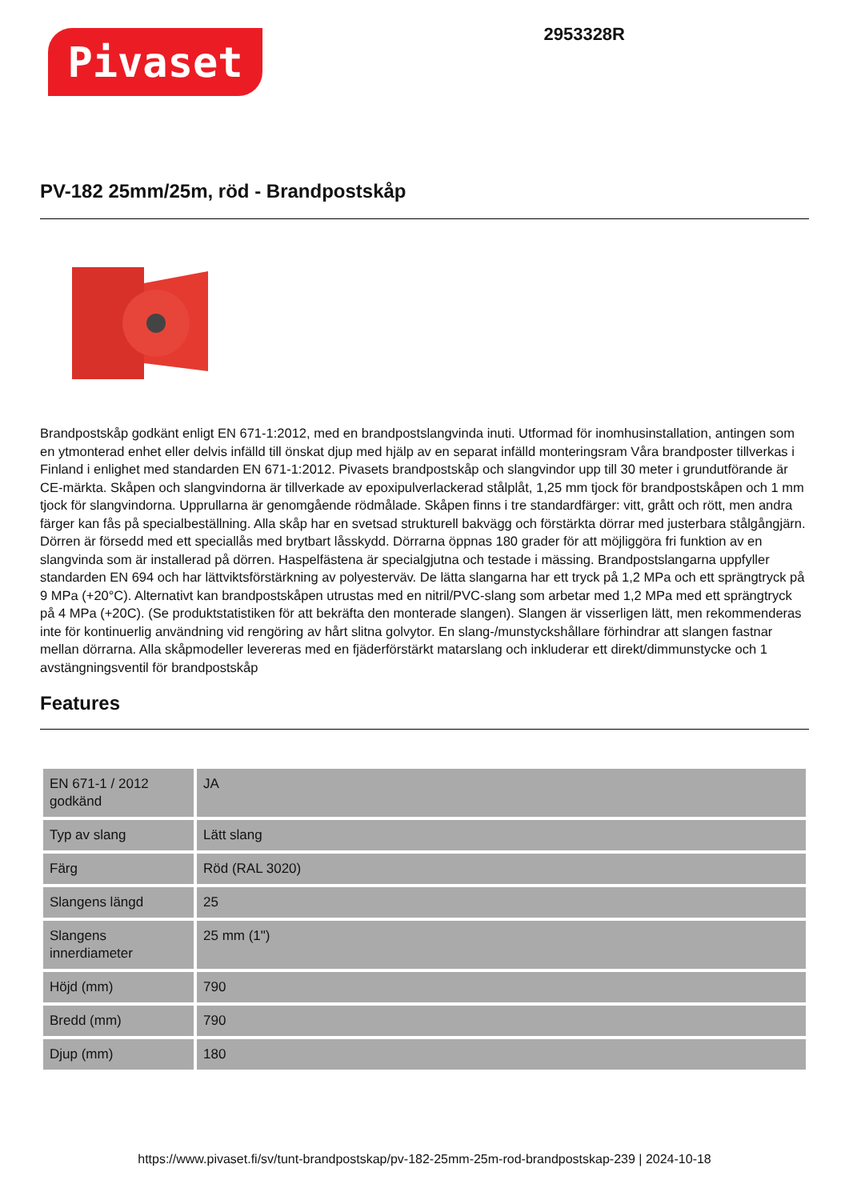Pivaset
2953328R
PV-182 25mm/25m, röd - Brandpostskåp
Brandpostskåp godkänt enligt EN 671-1:2012, med en brandpostslangvinda inuti. Utformad för inomhusinstallation, antingen som en ytmonterad enhet eller delvis infälld till önskat djup med hjälp av en separat infälld monteringsram Våra brandposter tillverkas i Finland i enlighet med standarden EN 671-1:2012. Pivasets brandpostskåp och slangvindor upp till 30 meter i grundutförande är CE-märkta. Skåpen och slangvindorna är tillverkade av epoxipulverlackerad stålplåt, 1,25 mm tjock för brandpostskåpen och 1 mm tjock för slangvindorna. Upprullarna är genomgående rödmålade. Skåpen finns i tre standardfärger: vitt, grått och rött, men andra färger kan fås på specialbeställning. Alla skåp har en svetsad strukturell bakvägg och förstärkta dörrar med justerbara stålgångjärn. Dörren är försedd med ett speciallås med brytbart låsskydd. Dörrarna öppnas 180 grader för att möjliggöra fri funktion av en slangvinda som är installerad på dörren. Haspelfästena är specialgjutna och testade i mässing. Brandpostslangarna uppfyller standarden EN 694 och har lättviktsförstärkning av polyesterväv. De lätta slangarna har ett tryck på 1,2 MPa och ett sprängtryck på 9 MPa (+20°C). Alternativt kan brandpostskåpen utrustas med en nitril/PVC-slang som arbetar med 1,2 MPa med ett sprängtryck på 4 MPa (+20C). (Se produktstatistiken för att bekräfta den monterade slangen). Slangen är visserligen lätt, men rekommenderas inte för kontinuerlig användning vid rengöring av hårt slitna golvytor. En slang-/munstyckshållare förhindrar att slangen fastnar mellan dörrarna. Alla skåpmodeller levereras med en fjäderförstärkt matarslang och inkluderar ett direkt/dimmunstycke och 1 avstängningsventil för brandpostskåp
Features
| EN 671-1 / 2012 godkänd | JA |
| Typ av slang | Lätt slang |
| Färg | Röd (RAL 3020) |
| Slangens längd | 25 |
| Slangens innerdiameter | 25 mm (1") |
| Höjd (mm) | 790 |
| Bredd (mm) | 790 |
| Djup (mm) | 180 |
https://www.pivaset.fi/sv/tunt-brandpostskap/pv-182-25mm-25m-rod-brandpostskap-239 | 2024-10-18